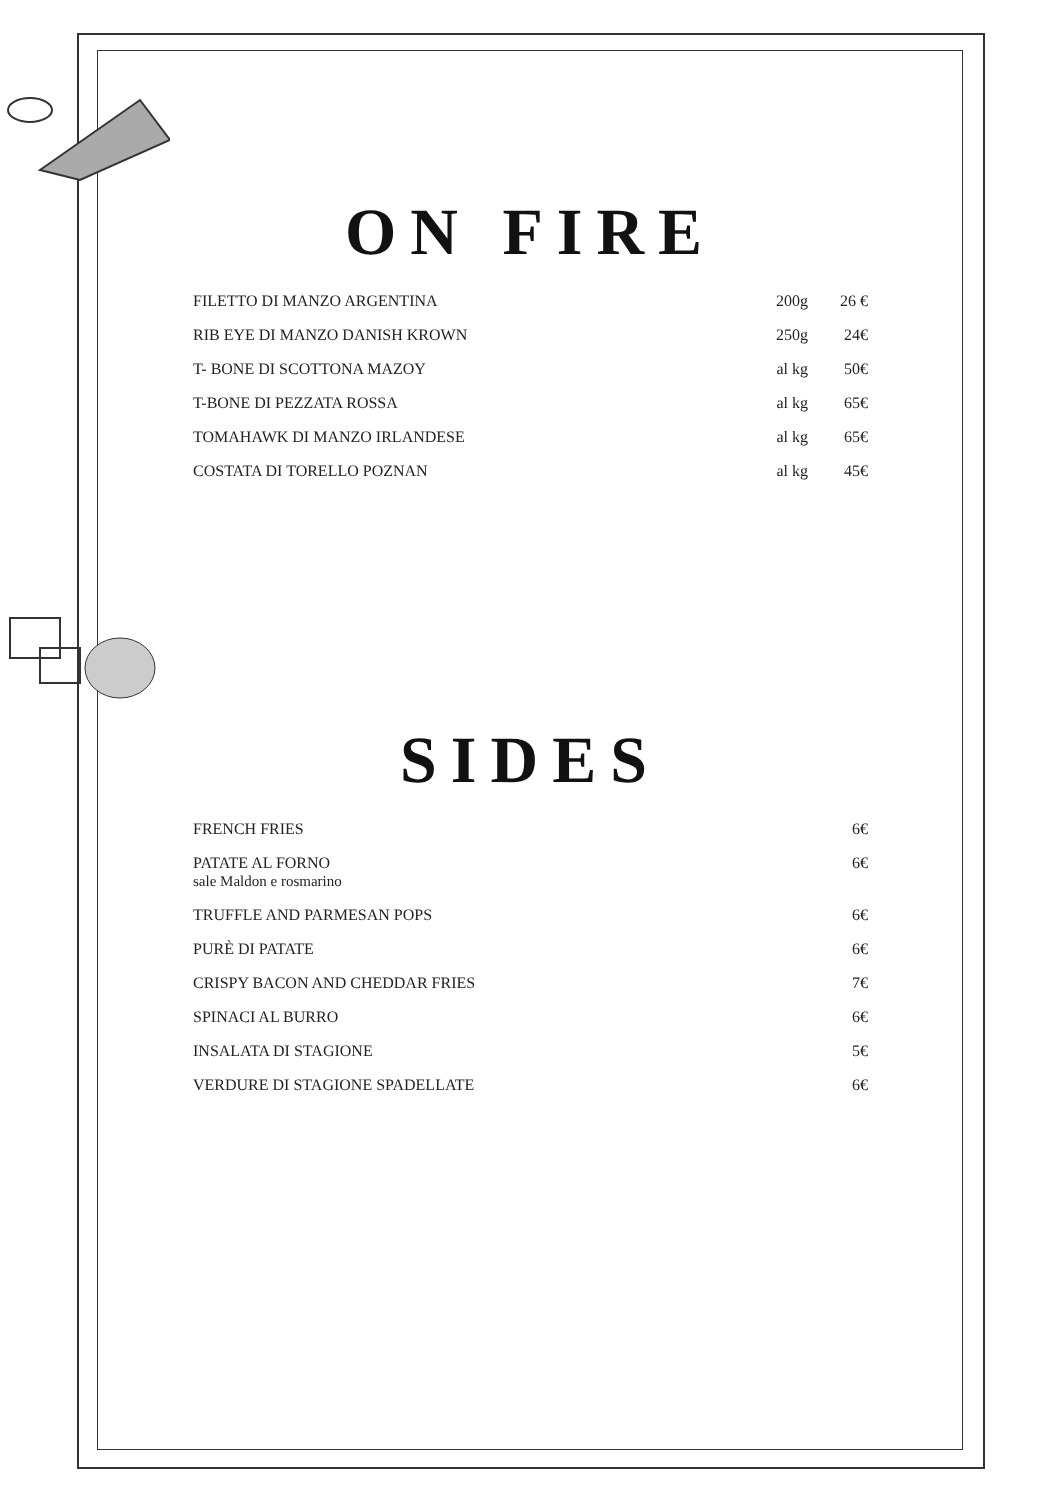ON FIRE
| FILETTO DI MANZO ARGENTINA | 200g | 26 € |
| RIB EYE DI MANZO DANISH KROWN | 250g | 24€ |
| T- BONE DI SCOTTONA MAZOY | al kg | 50€ |
| T-BONE DI PEZZATA ROSSA | al kg | 65€ |
| TOMAHAWK DI MANZO IRLANDESE | al kg | 65€ |
| COSTATA DI TORELLO POZNAN | al kg | 45€ |
SIDES
| FRENCH FRIES | 6€ |
| PATATE AL FORNO sale Maldon e rosmarino | 6€ |
| TRUFFLE AND PARMESAN POPS | 6€ |
| PURÈ DI PATATE | 6€ |
| CRISPY BACON AND CHEDDAR FRIES | 7€ |
| SPINACI AL BURRO | 6€ |
| INSALATA DI STAGIONE | 5€ |
| VERDURE DI STAGIONE SPADELLATE | 6€ |